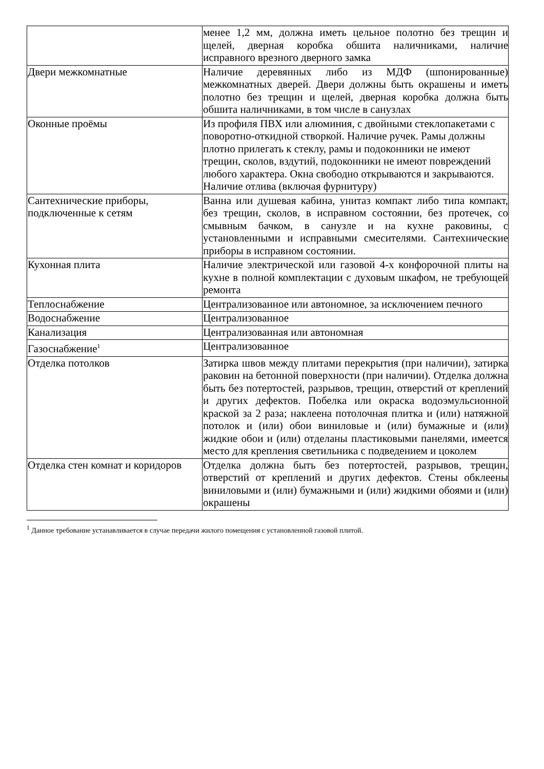| | менее 1,2 мм, должна иметь цельное полотно без трещин и щелей, дверная коробка обшита наличниками, наличие исправного врезного дверного замка |
| Двери межкомнатные | Наличие деревянных либо из МДФ (шпонированные) межкомнатных дверей. Двери должны быть окрашены и иметь полотно без трещин и щелей, дверная коробка должна быть обшита наличниками, в том числе в санузлах |
| Оконные проёмы | Из профиля ПВХ или алюминия, с двойными стеклопакетами с поворотно-откидной створкой. Наличие ручек. Рамы должны плотно прилегать к стеклу, рамы и подоконники не имеют трещин, сколов, вздутий, подоконники не имеют повреждений любого характера. Окна свободно открываются и закрываются. Наличие отлива (включая фурнитуру) |
| Сантехнические приборы, подключенные к сетям | Ванна или душевая кабина, унитаз компакт либо типа компакт, без трещин, сколов, в исправном состоянии, без протечек, со смывным бачком, в санузле и на кухне раковины, с установленными и исправными смесителями. Сантехнические приборы в исправном состоянии. |
| Кухонная плита | Наличие электрической или газовой 4-х конфорочной плиты на кухне в полной комплектации с духовым шкафом, не требующей ремонта |
| Теплоснабжение | Централизованное или автономное, за исключением печного |
| Водоснабжение | Централизованное |
| Канализация | Централизованная или автономная |
| Газоснабжение<sup>1</sup> | Централизованное |
| Отделка потолков | Затирка швов между плитами перекрытия (при наличии), затирка раковин на бетонной поверхности (при наличии). Отделка должна быть без потертостей, разрывов, трещин, отверстий от креплений и других дефектов. Побелка или окраска водоэмульсионной краской за 2 раза; наклеена потолочная плитка и (или) натяжной потолок и (или) обои виниловые и (или) бумажные и (или) жидкие обои и (или) отделаны пластиковыми панелями, имеется место для крепления светильника с подведением и цоколем |
| Отделка стен комнат и коридоров | Отделка должна быть без потертостей, разрывов, трещин, отверстий от креплений и других дефектов. Стены обклеены виниловыми и (или) бумажными и (или) жидкими обоями и (или) окрашены |
<sup>1</sup> Данное требование устанавливается в случае передачи жилого помещения с установленной газовой плитой.